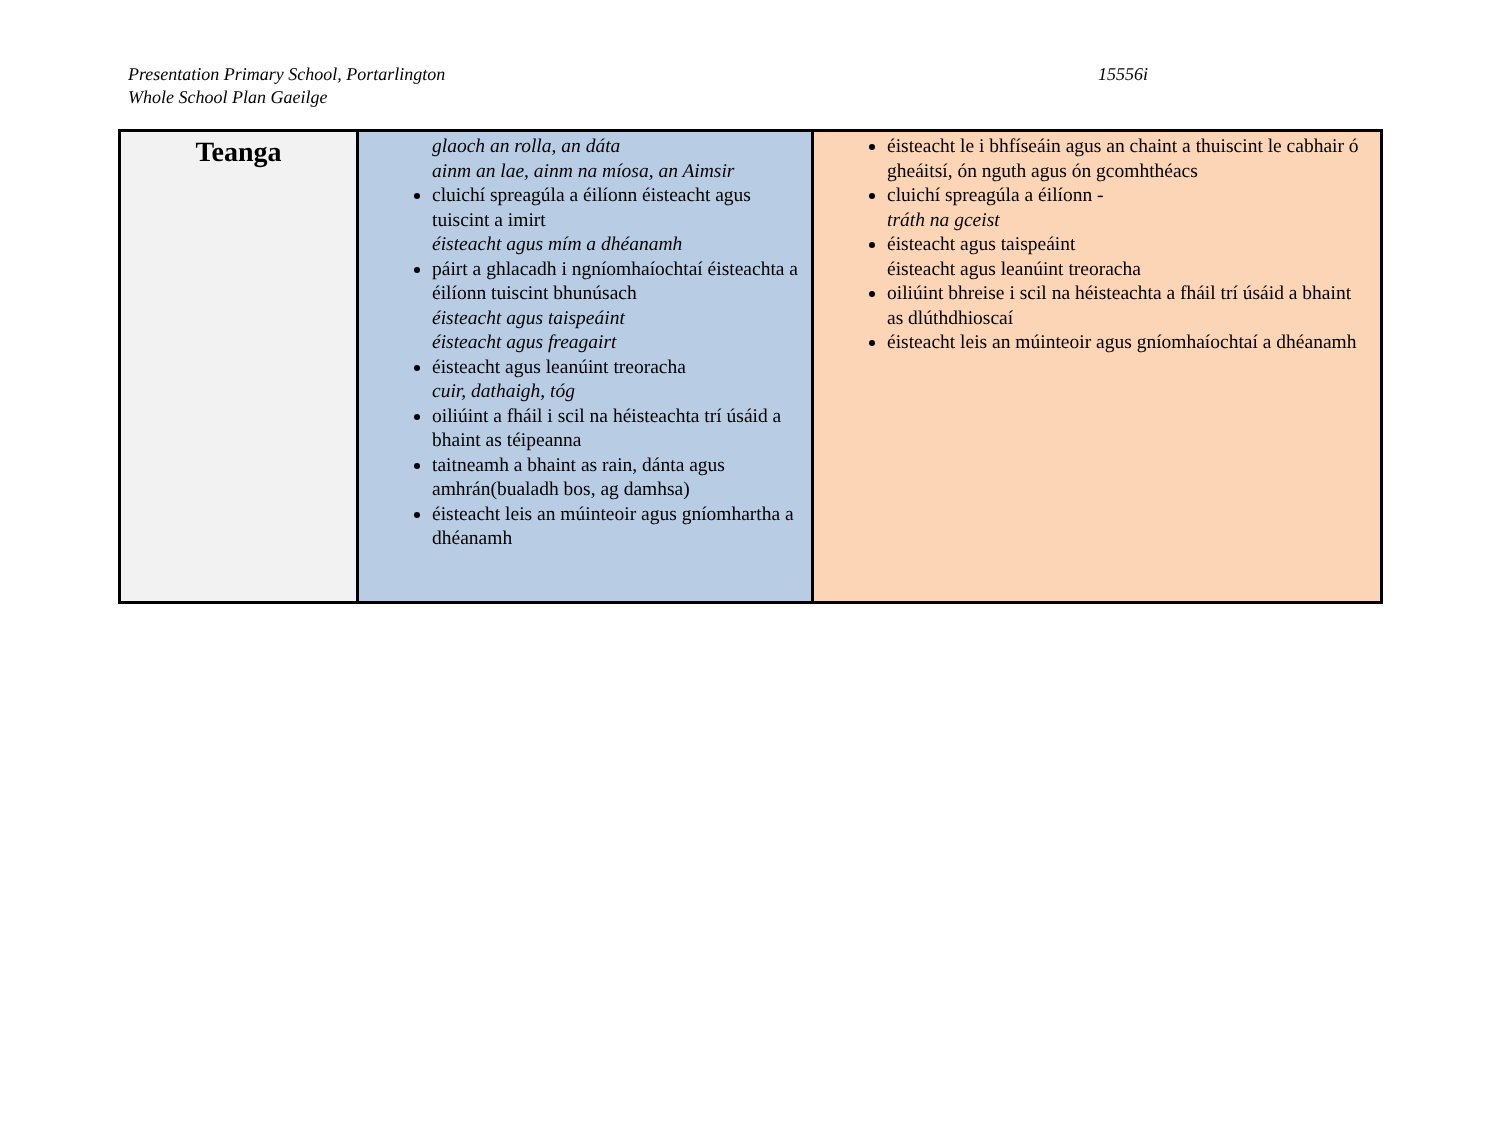Presentation Primary School, Portarlington
Whole School Plan Gaeilge
15556i
| Teanga | glaoch an rolla, an dáta ainm an lae, ainm na míosa, an Aimsir cluichí spreagúla a éilíonn éisteacht agus tuiscint a imirt éisteacht agus mím a dhéanamh páirt a ghlacadh i ngníomhaíochtaí éisteachta a éilíonn tuiscint bhunúsach éisteacht agus taispeáint éisteacht agus freagairt éisteacht agus leanúint treoracha cuir, dathaigh, tóg oiliúint a fháil i scil na héisteachta trí úsáid a bhaint as téipeanna taitneamh a bhaint as rain, dánta agus amhrán(bualadh bos, ag damhsa) éisteacht leis an múinteoir agus gníomhartha a dhéanamh | éisteacht le i bhfíseáin agus an chaint a thuiscint le cabhair ó gheáitsí, ón nguth agus ón gcomhthéacs cluichí spreagúla a éilíonn - tráth na gceist éisteacht agus taispeáint éisteacht agus leanúint treoracha oiliúint bhreise i scil na héisteachta a fháil trí úsáid a bhaint as dlúthdhioscaí éisteacht leis an múinteoir agus gníomhaíochtaí a dhéanamh |